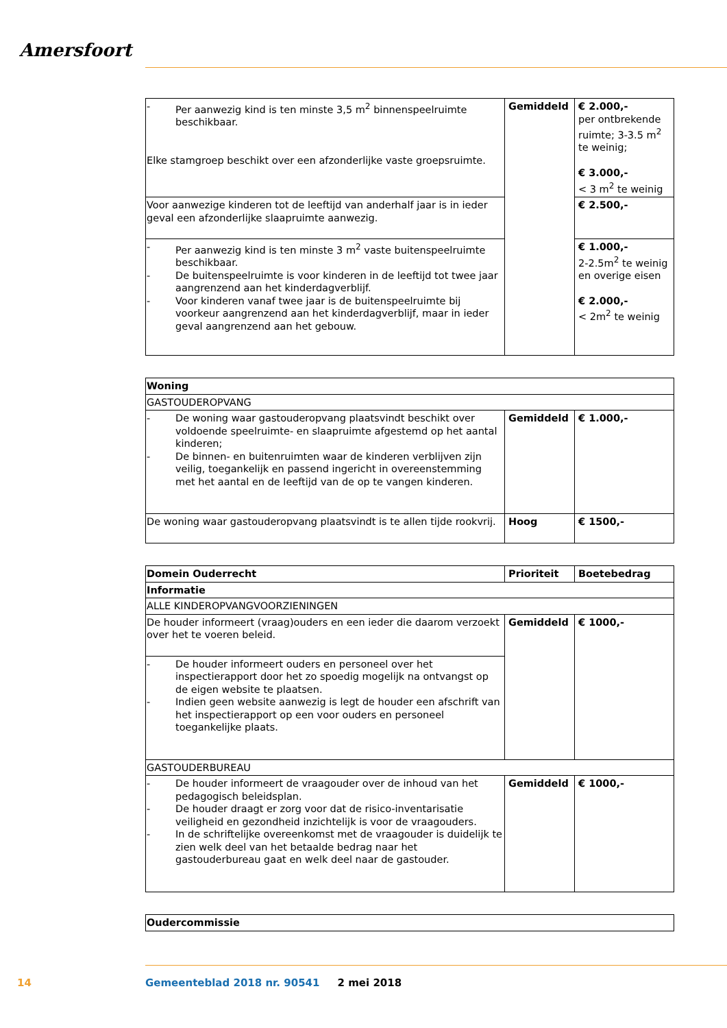Amersfoort
| - Per aanwezig kind is ten minste 3,5 m<sup>2</sup> binnenspeelruimte beschikbaar. Elke stamgroep beschikt over een afzonderlijke vaste groepsruimte. | Gemiddeld | € 2.000,- per ontbrekende ruimte; 3-3.5 m<sup>2</sup> te weinig; € 3.000,- < 3 m<sup>2</sup> te weinig |
| Voor aanwezige kinderen tot de leeftijd van anderhalf jaar is in ieder geval een afzonderlijke slaapruimte aanwezig. | | € 2.500,- |
| - Per aanwezig kind is ten minste 3 m<sup>2</sup> vaste buitenspeelruimte beschikbaar. - De buitenspeelruimte is voor kinderen in de leeftijd tot twee jaar aangrenzend aan het kinderdagverblijf. - Voor kinderen vanaf twee jaar is de buitenspeelruimte bij voorkeur aangrenzend aan het kinderdagverblijf, maar in ieder geval aangrenzend aan het gebouw. | | € 1.000,- 2-2.5m<sup>2</sup> te weinig en overige eisen € 2.000,- < 2m<sup>2</sup> te weinig |
| Woning | | |
| --- | --- | --- |
| GASTOUDEROPVANG | | |
| - De woning waar gastouderopvang plaatsvindt beschikt over voldoende speelruimte- en slaapruimte afgestemd op het aantal kinderen; - De binnen- en buitenruimten waar de kinderen verblijven zijn veilig, toegankelijk en passend ingericht in overeenstemming met het aantal en de leeftijd van de op te vangen kinderen. | Gemiddeld | € 1.000,- |
| De woning waar gastouderopvang plaatsvindt is te allen tijde rookvrij. | Hoog | € 1500,- |
| Domein Ouderrecht | Prioriteit | Boetebedrag |
| --- | --- | --- |
| Informatie | | |
| ALLE KINDEROPVANGVOORZIENINGEN | | |
| De houder informeert (vraag)ouders en een ieder die daarom verzoekt over het te voeren beleid. | Gemiddeld | € 1000,- |
| - De houder informeert ouders en personeel over het inspectierapport door het zo spoedig mogelijk na ontvangst op de eigen website te plaatsen. - Indien geen website aanwezig is legt de houder een afschrift van het inspectierapport op een voor ouders en personeel toegankelijke plaats. | | |
| GASTOUDERBUREAU | | |
| - De houder informeert de vraagouder over de inhoud van het pedagogisch beleidsplan. - De houder draagt er zorg voor dat de risico-inventarisatie veiligheid en gezondheid inzichtelijk is voor de vraagouders. - In de schriftelijke overeenkomst met de vraagouder is duidelijk te zien welk deel van het betaalde bedrag naar het gastouderbureau gaat en welk deel naar de gastouder. | Gemiddeld | € 1000,- |
| Oudercommissie |
| --- |
14
Gemeenteblad 2018 nr. 90541 2 mei 2018